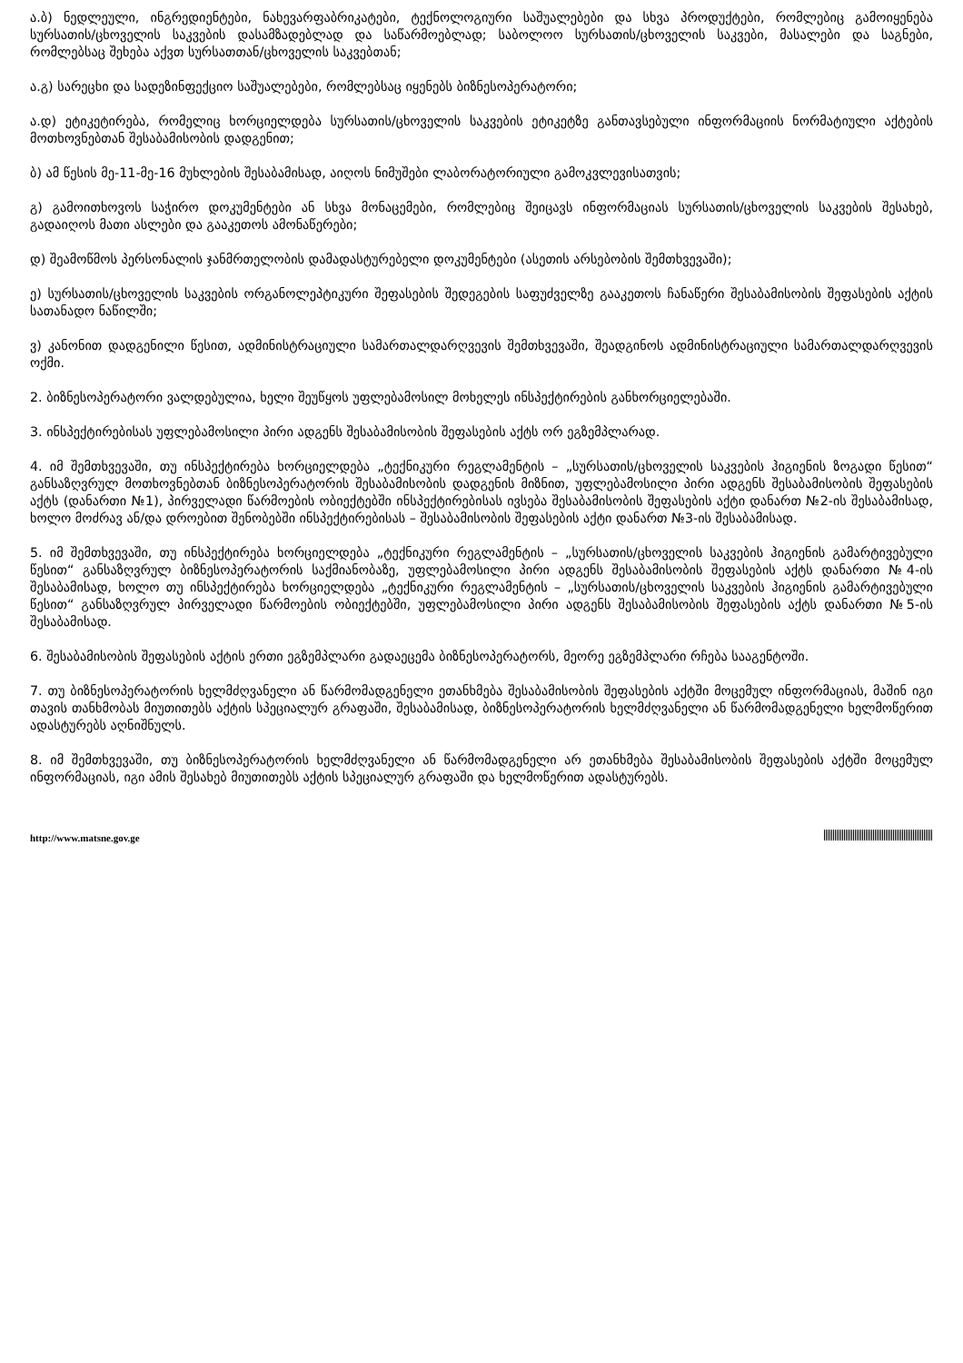ა.ბ) ნედლეული, ინგრედიენტები, ნახევარფაბრიკატები, ტექნოლოგიური საშუალებები და სხვა პროდუქტები, რომლებიც გამოიყენება სურსათის/ცხოველის საკვების დასამზადებლად და საწარმოებლად; საბოლოო სურსათის/ცხოველის საკვები, მასალები და საგნები, რომლებსაც შეხება აქვთ სურსათთან/ცხოველის საკვებთან;
ა.გ) სარეცხი და სადეზინფექციო საშუალებები, რომლებსაც იყენებს ბიზნესოპერატორი;
ა.დ) ეტიკეტირება, რომელიც ხორციელდება სურსათის/ცხოველის საკვების ეტიკეტზე განთავსებული ინფორმაციის ნორმატიული აქტების მოთხოვნებთან შესაბამისობის დადგენით;
ბ) ამ წესის მე-11-მე-16 მუხლების შესაბამისად, აიღოს ნიმუშები ლაბორატორიული გამოკვლევისათვის;
გ) გამოითხოვოს საჭირო დოკუმენტები ან სხვა მონაცემები, რომლებიც შეიცავს ინფორმაციას სურსათის/ცხოველის საკვების შესახებ, გადაიღოს მათი ასლები და გააკეთოს ამონაწერები;
დ) შეამოწმოს პერსონალის ჯანმრთელობის დამადასტურებელი დოკუმენტები (ასეთის არსებობის შემთხვევაში);
ე) სურსათის/ცხოველის საკვების ორგანოლეპტიკური შეფასების შედეგების საფუძველზე გააკეთოს ჩანაწერი შესაბამისობის შეფასების აქტის სათანადო ნაწილში;
ვ) კანონით დადგენილი წესით, ადმინისტრაციული სამართალდარღვევის შემთხვევაში, შეადგინოს ადმინისტრაციული სამართალდარღვევის ოქმი.
2. ბიზნესოპერატორი ვალდებულია, ხელი შეუწყოს უფლებამოსილ მოხელეს ინსპექტირების განხორციელებაში.
3. ინსპექტირებისას უფლებამოსილი პირი ადგენს შესაბამისობის შეფასების აქტს ორ ეგზემპლარად.
4. იმ შემთხვევაში, თუ ინსპექტირება ხორციელდება „ტექნიკური რეგლამენტის – „სურსათის/ცხოველის საკვების ჰიგიენის ზოგადი წესით“ განსაზღვრულ მოთხოვნებთან ბიზნესოპერატორის შესაბამისობის დადგენის მიზნით, უფლებამოსილი პირი ადგენს შესაბამისობის შეფასების აქტს (დანართი №1), პირველადი წარმოების ობიექტებში ინსპექტირებისას ივსება შესაბამისობის შეფასების აქტი დანართ №2-ის შესაბამისად, ხოლო მოძრავ ან/და დროებით შენობებში ინსპექტირებისას – შესაბამისობის შეფასების აქტი დანართ №3-ის შესაბამისად.
5. იმ შემთხვევაში, თუ ინსპექტირება ხორციელდება „ტექნიკური რეგლამენტის – „სურსათის/ცხოველის საკვების ჰიგიენის გამარტივებული წესით“ განსაზღვრულ ბიზნესოპერატორის საქმიანობაზე, უფლებამოსილი პირი ადგენს შესაბამისობის შეფასების აქტს დანართი №4-ის შესაბამისად, ხოლო თუ ინსპექტირება ხორციელდება „ტექნიკური რეგლამენტის – „სურსათის/ცხოველის საკვების ჰიგიენის გამარტივებული წესით“ განსაზღვრულ პირველადი წარმოების ობიექტებში, უფლებამოსილი პირი ადგენს შესაბამისობის შეფასების აქტს დანართი №5-ის შესაბამისად.
6. შესაბამისობის შეფასების აქტის ერთი ეგზემპლარი გადაეცემა ბიზნესოპერატორს, მეორე ეგზემპლარი რჩება სააგენტოში.
7. თუ ბიზნესოპერატორის ხელმძღვანელი ან წარმომადგენელი ეთანხმება შესაბამისობის შეფასების აქტში მოცემულ ინფორმაციას, მაშინ იგი თავის თანხმობას მიუთითებს აქტის სპეციალურ გრაფაში, შესაბამისად, ბიზნესოპერატორის ხელმძღვანელი ან წარმომადგენელი ხელმოწერით ადასტურებს აღნიშნულს.
8. იმ შემთხვევაში, თუ ბიზნესოპერატორის ხელმძღვანელი ან წარმომადგენელი არ ეთანხმება შესაბამისობის შეფასების აქტში მოცემულ ინფორმაციას, იგი ამის შესახებ მიუთითებს აქტის სპეციალურ გრაფაში და ხელმოწერით ადასტურებს.
http://www.matsne.gov.ge